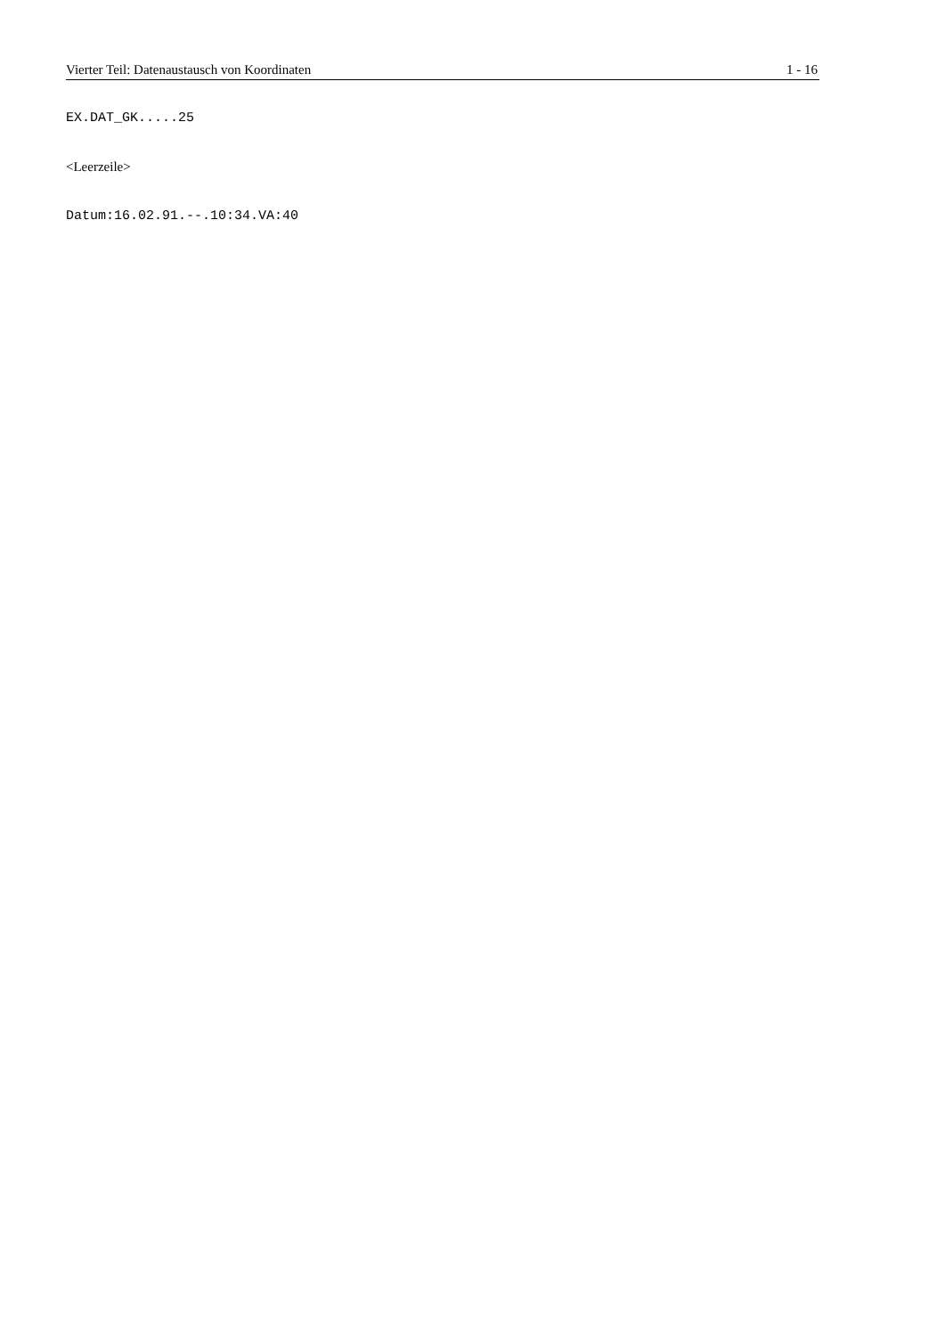Vierter Teil: Datenaustausch von Koordinaten 1 - 16
EX.DAT_GK.....25
<Leerzeile>
Datum:16.02.91.--.10:34.VA:40